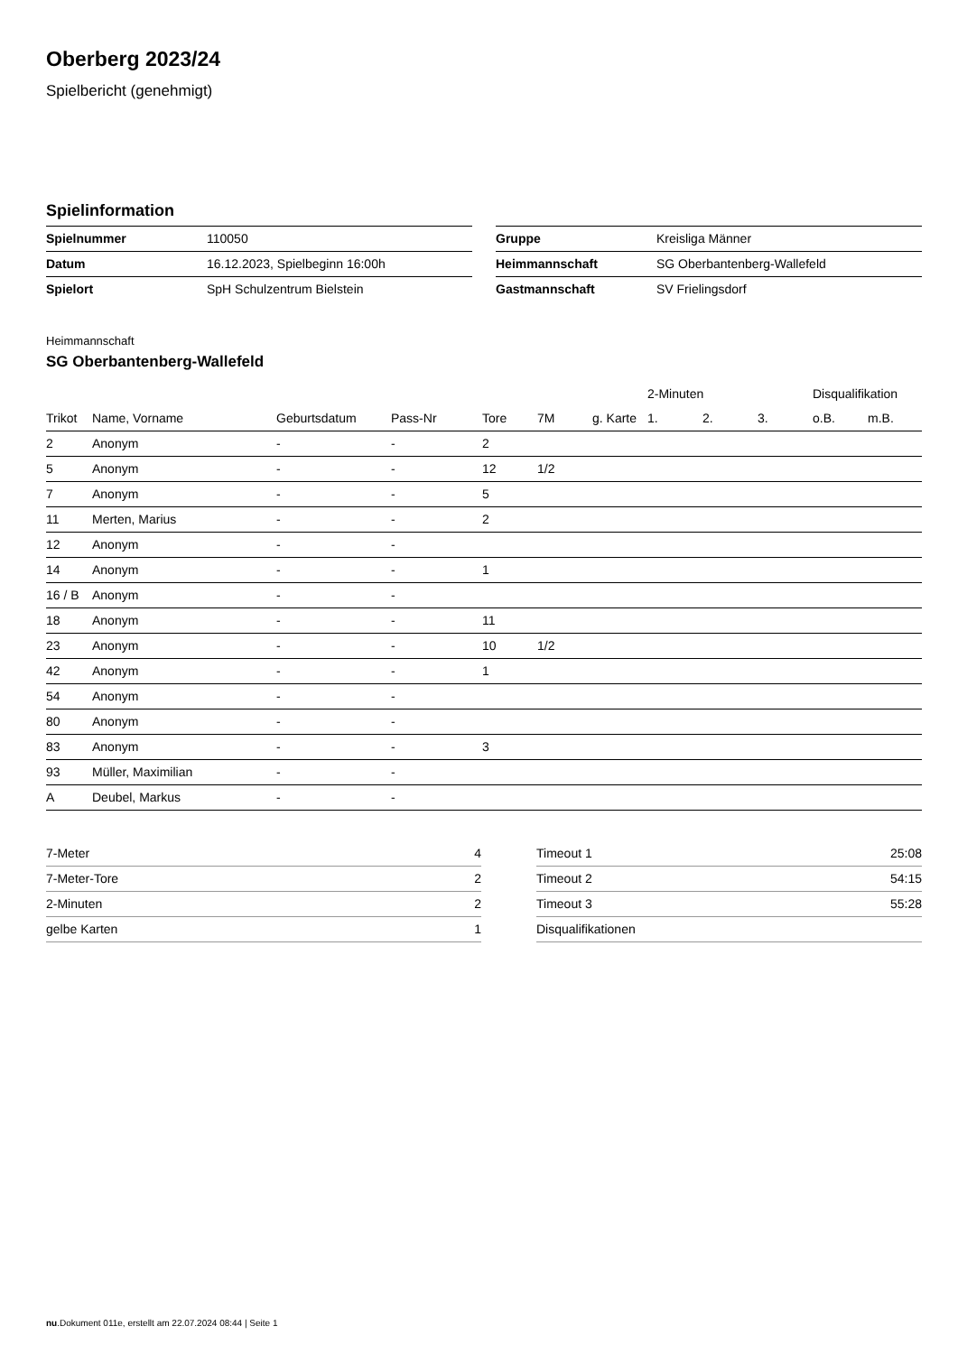Oberberg 2023/24
Spielbericht (genehmigt)
Spielinformation
| Spielnummer | 110050 |
| Datum | 16.12.2023, Spielbeginn 16:00h |
| Spielort | SpH Schulzentrum Bielstein |
| Gruppe | Kreisliga Männer |
| Heimmannschaft | SG Oberbantenberg-Wallefeld |
| Gastmannschaft | SV Frielingsdorf |
Heimmannschaft
SG Oberbantenberg-Wallefeld
| | | | | | | | 2-Minuten | | | Disqualifikation | |
| --- | --- | --- | --- | --- | --- | --- | --- | --- | --- | --- | --- |
| Trikot | Name, Vorname | Geburtsdatum | Pass-Nr | Tore | 7M | g. Karte | 1. | 2. | 3. | o.B. | m.B. |
| 2 | Anonym | - | - | 2 | | | | | | | |
| 5 | Anonym | - | - | 12 | 1/2 | | | | | | |
| 7 | Anonym | - | - | 5 | | | | | | | |
| 11 | Merten, Marius | - | - | 2 | | | | | | | |
| 12 | Anonym | - | - | | | | | | | | |
| 14 | Anonym | - | - | 1 | | | | | | | |
| 16 / B | Anonym | - | - | | | | | | | | |
| 18 | Anonym | - | - | 11 | | | | | | | |
| 23 | Anonym | - | - | 10 | 1/2 | | | | | | |
| 42 | Anonym | - | - | 1 | | | | | | | |
| 54 | Anonym | - | - | | | | | | | | |
| 80 | Anonym | - | - | | | | | | | | |
| 83 | Anonym | - | - | 3 | | | | | | | |
| 93 | Müller, Maximilian | - | - | | | | | | | | |
| A | Deubel, Markus | - | - | | | | | | | | |
| 7-Meter | 4 |
| 7-Meter-Tore | 2 |
| 2-Minuten | 2 |
| gelbe Karten | 1 |
| Timeout 1 | 25:08 |
| Timeout 2 | 54:15 |
| Timeout 3 | 55:28 |
| Disqualifikationen | |
nu.Dokument 011e, erstellt am 22.07.2024 08:44 | Seite 1